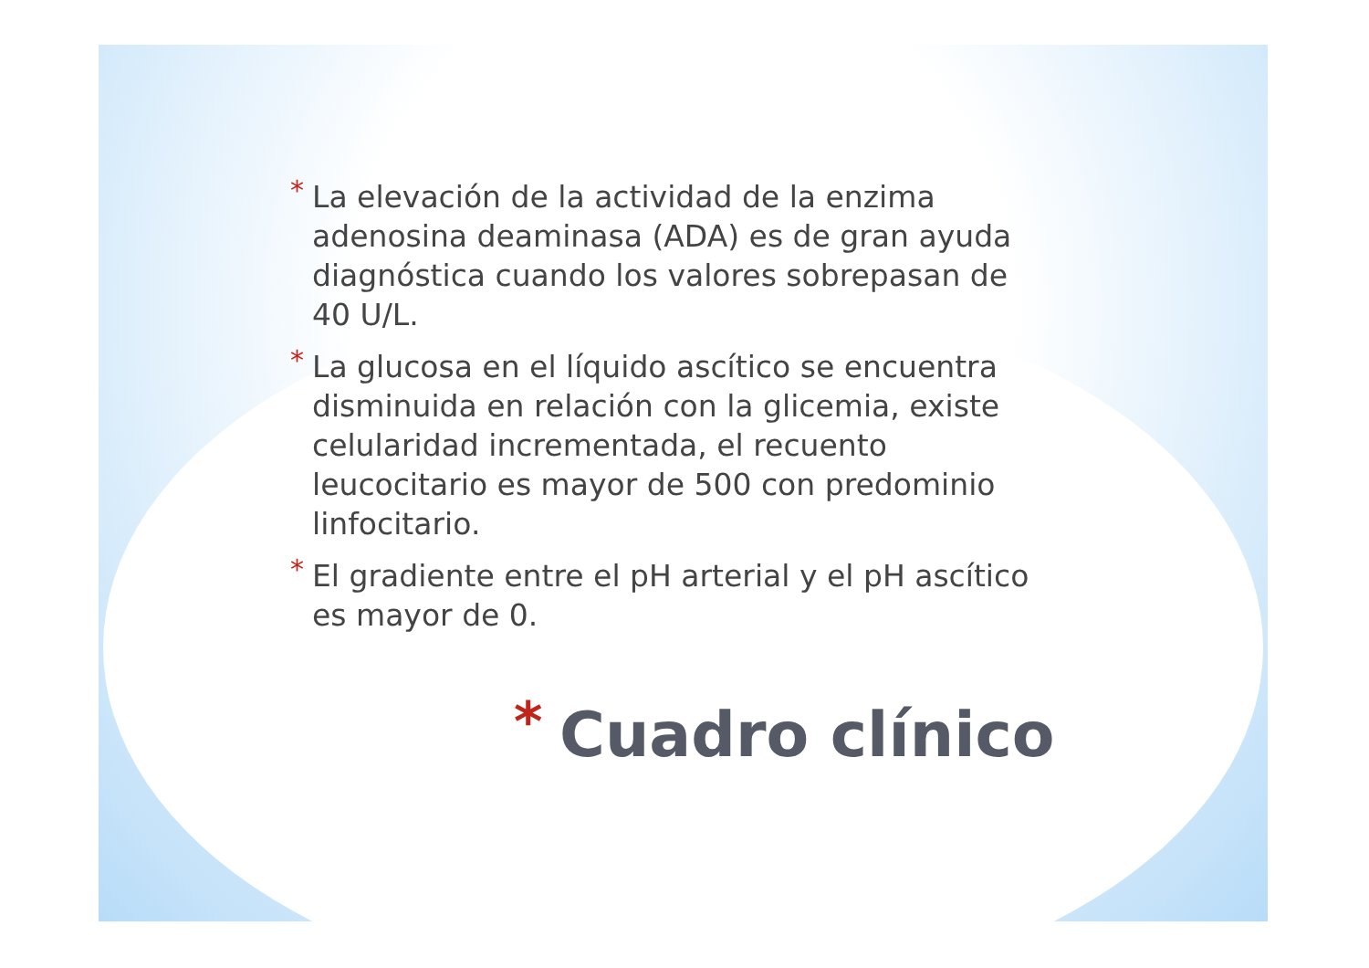* La elevación de la actividad de la enzima adenosina deaminasa (ADA) es de gran ayuda diagnóstica cuando los valores sobrepasan de 40 U/L.
* La glucosa en el líquido ascítico se encuentra disminuida en relación con la glicemia, existe celularidad incrementada, el recuento leucocitario es mayor de 500 con predominio linfocitario.
* El gradiente entre el pH arterial y el pH ascítico es mayor de 0.
* Cuadro clínico